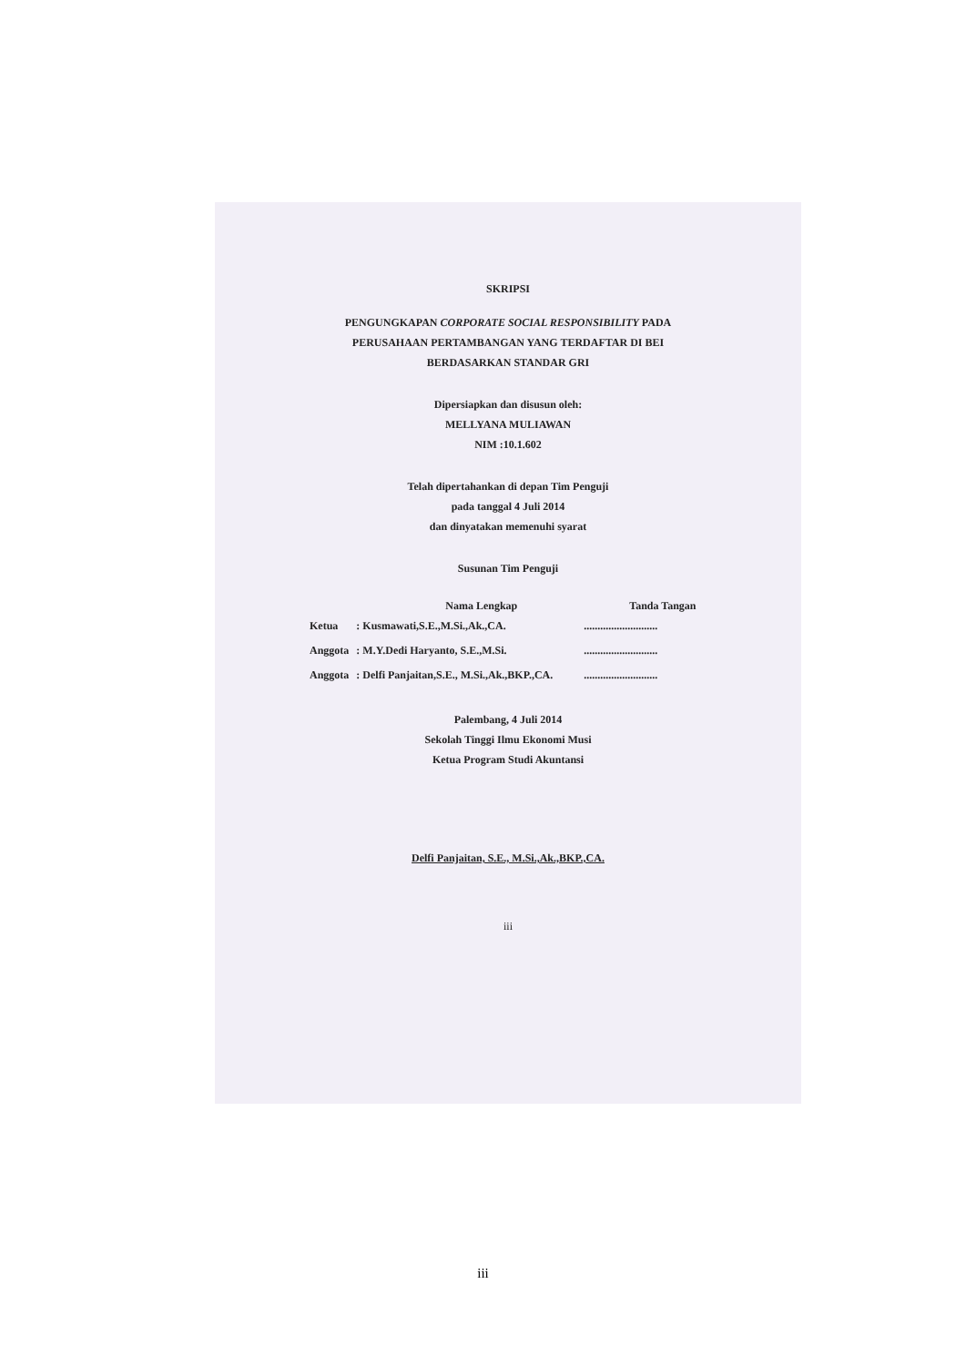SKRIPSI
PENGUNGKAPAN CORPORATE SOCIAL RESPONSIBILITY PADA
PERUSAHAAN PERTAMBANGAN YANG TERDAFTAR DI BEI
BERDASARKAN STANDAR GRI
Dipersiapkan dan disusun oleh:
MELLYANA MULIAWAN
NIM :10.1.602
Telah dipertahankan di depan Tim Penguji
pada tanggal 4 Juli 2014
dan dinyatakan memenuhi syarat
Susunan Tim Penguji
| | Nama Lengkap | Tanda Tangan |
| --- | --- | --- |
| Ketua | : Kusmawati,S.E.,M.Si.,Ak.,CA. | ........................... |
| Anggota | : M.Y.Dedi Haryanto, S.E.,M.Si. | ........................... |
| Anggota | : Delfi Panjaitan,S.E., M.Si.,Ak.,BKP.,CA. | ........................... |
Palembang, 4 Juli 2014
Sekolah Tinggi Ilmu Ekonomi Musi
Ketua Program Studi Akuntansi
Delfi Panjaitan, S.E., M.Si.,Ak.,BKP.,CA.
iii
iii